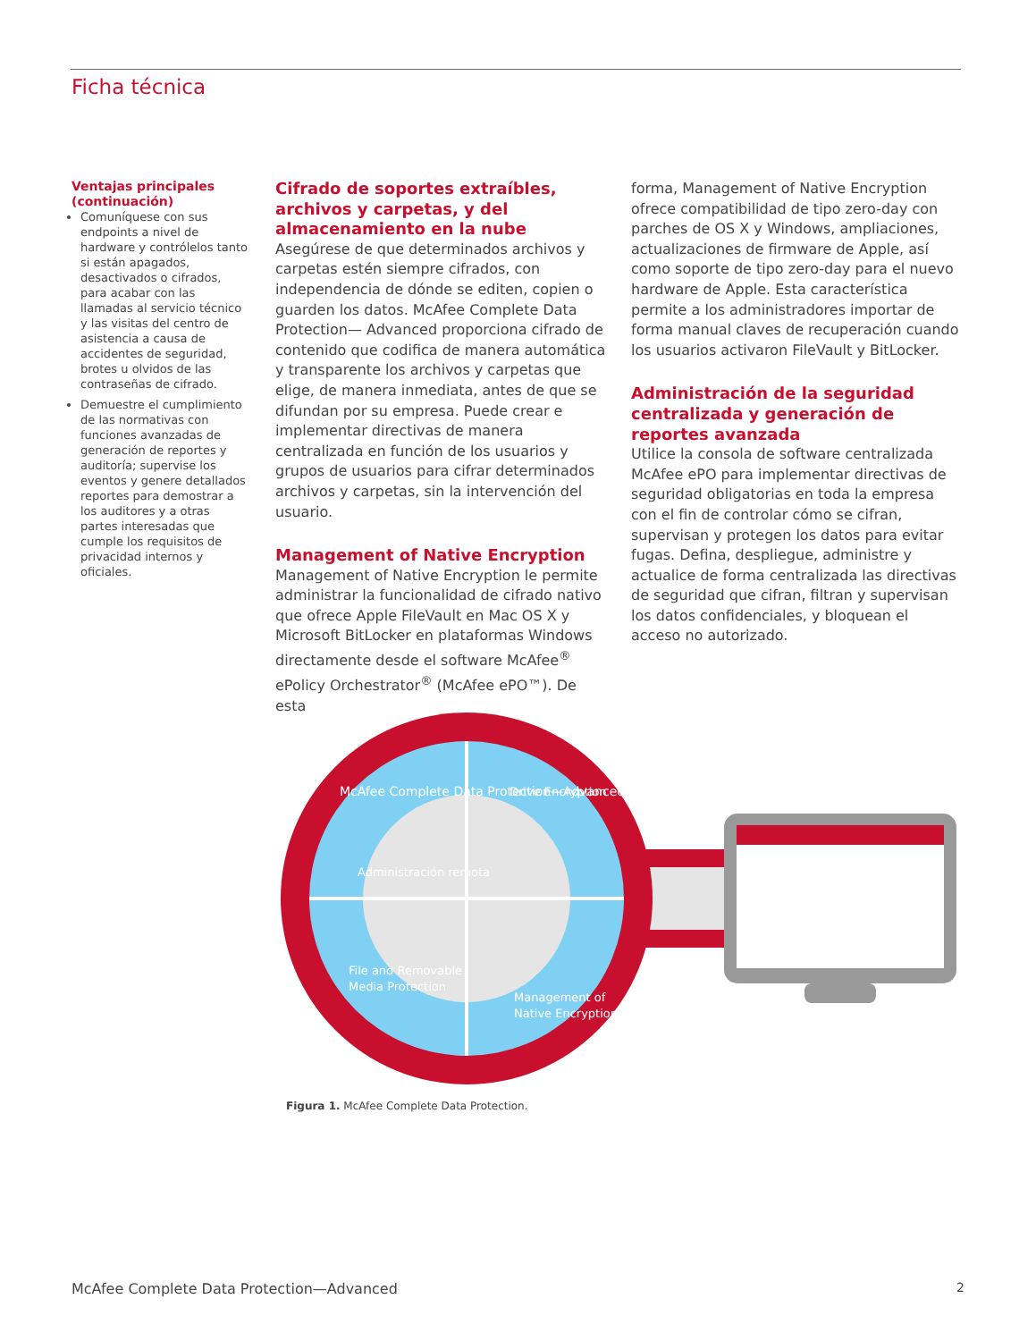Ficha técnica
Ventajas principales (continuación)
Comuníquese con sus endpoints a nivel de hardware y contrólelos tanto si están apagados, desactivados o cifrados, para acabar con las llamadas al servicio técnico y las visitas del centro de asistencia a causa de accidentes de seguridad, brotes u olvidos de las contraseñas de cifrado.
Demuestre el cumplimiento de las normativas con funciones avanzadas de generación de reportes y auditoría; supervise los eventos y genere detallados reportes para demostrar a los auditores y a otras partes interesadas que cumple los requisitos de privacidad internos y oficiales.
Cifrado de soportes extraíbles, archivos y carpetas, y del almacenamiento en la nube
Asegúrese de que determinados archivos y carpetas estén siempre cifrados, con independencia de dónde se editen, copien o guarden los datos. McAfee Complete Data Protection— Advanced proporciona cifrado de contenido que codifica de manera automática y transparente los archivos y carpetas que elige, de manera inmediata, antes de que se difundan por su empresa. Puede crear e implementar directivas de manera centralizada en función de los usuarios y grupos de usuarios para cifrar determinados archivos y carpetas, sin la intervención del usuario.
Management of Native Encryption
Management of Native Encryption le permite administrar la funcionalidad de cifrado nativo que ofrece Apple FileVault en Mac OS X y Microsoft BitLocker en plataformas Windows directamente desde el software McAfee<sup>®</sup> ePolicy Orchestrator<sup>®</sup> (McAfee ePO™). De esta
forma, Management of Native Encryption ofrece compatibilidad de tipo zero-day con parches de OS X y Windows, ampliaciones, actualizaciones de firmware de Apple, así como soporte de tipo zero-day para el nuevo hardware de Apple. Esta característica permite a los administradores importar de forma manual claves de recuperación cuando los usuarios activaron FileVault y BitLocker.
Administración de la seguridad centralizada y generación de reportes avanzada
Utilice la consola de software centralizada McAfee ePO para implementar directivas de seguridad obligatorias en toda la empresa con el fin de controlar cómo se cifran, supervisan y protegen los datos para evitar fugas. Defina, despliegue, administre y actualice de forma centralizada las directivas de seguridad que cifran, filtran y supervisan los datos confidenciales, y bloquean el acceso no autorizado.
McAfee Complete Data Protection—Advanced
Administración remota
Drive Encryption
File and Removable
Media Protection
Management of
Native Encryption
Figura 1. McAfee Complete Data Protection.
McAfee Complete Data Protection—Advanced
2